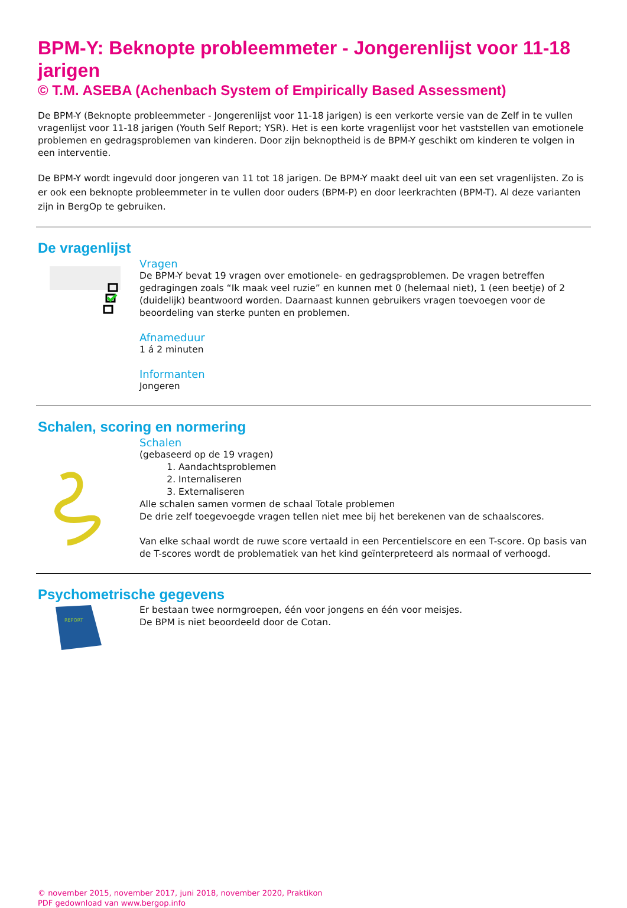BPM-Y: Beknopte probleemmeter - Jongerenlijst voor 11-18 jarigen
© T.M. ASEBA (Achenbach System of Empirically Based Assessment)
De BPM-Y (Beknopte probleemmeter - Jongerenlijst voor 11-18 jarigen) is een verkorte versie van de Zelf in te vullen vragenlijst voor 11-18 jarigen (Youth Self Report; YSR). Het is een korte vragenlijst voor het vaststellen van emotionele problemen en gedragsproblemen van kinderen. Door zijn beknoptheid is de BPM-Y geschikt om kinderen te volgen in een interventie.
De BPM-Y wordt ingevuld door jongeren van 11 tot 18 jarigen. De BPM-Y maakt deel uit van een set vragenlijsten. Zo is er ook een beknopte probleemmeter in te vullen door ouders (BPM-P) en door leerkrachten (BPM-T). Al deze varianten zijn in BergOp te gebruiken.
De vragenlijst
Vragen
De BPM-Y bevat 19 vragen over emotionele- en gedragsproblemen. De vragen betreffen gedragingen zoals “Ik maak veel ruzie” en kunnen met 0 (helemaal niet), 1 (een beetje) of 2 (duidelijk) beantwoord worden. Daarnaast kunnen gebruikers vragen toevoegen voor de beoordeling van sterke punten en problemen.
Afnameduur
1 á 2 minuten
Informanten
Jongeren
Schalen, scoring en normering
Schalen
(gebaseerd op de 19 vragen)
1. Aandachtsproblemen
2. Internaliseren
3. Externaliseren
Alle schalen samen vormen de schaal Totale problemen
De drie zelf toegevoegde vragen tellen niet mee bij het berekenen van de schaalscores.
Van elke schaal wordt de ruwe score vertaald in een Percentielscore en een T-score. Op basis van de T-scores wordt de problematiek van het kind geïnterpreteerd als normaal of verhoogd.
Psychometrische gegevens
REPORT
Er bestaan twee normgroepen, één voor jongens en één voor meisjes.
De BPM is niet beoordeeld door de Cotan.
© november 2015, november 2017, juni 2018, november 2020, Praktikon
PDF gedownload van www.bergop.info